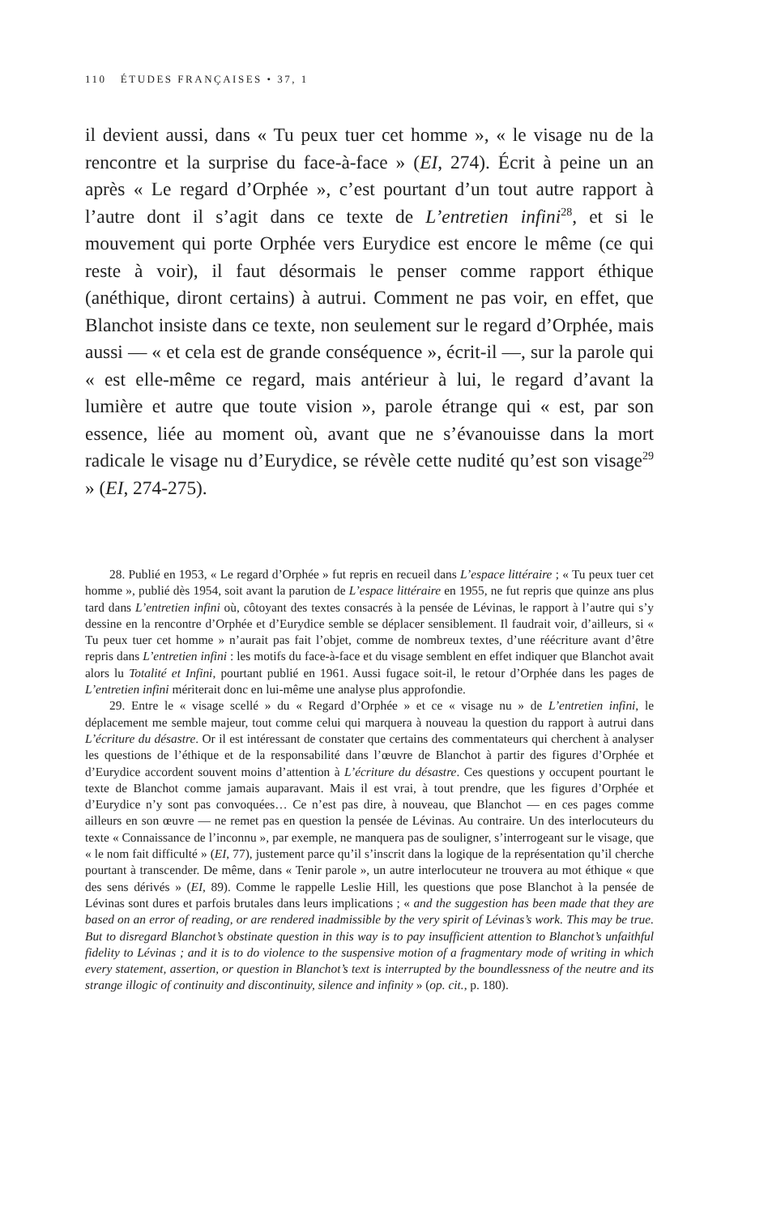110 ÉTUDES FRANÇAISES • 37, 1
il devient aussi, dans « Tu peux tuer cet homme », « le visage nu de la rencontre et la surprise du face-à-face » (EI, 274). Écrit à peine un an après « Le regard d’Orphée », c’est pourtant d’un tout autre rapport à l’autre dont il s’agit dans ce texte de L’entretien infini<sup>28</sup>, et si le mouvement qui porte Orphée vers Eurydice est encore le même (ce qui reste à voir), il faut désormais le penser comme rapport éthique (anéthique, diront certains) à autrui. Comment ne pas voir, en effet, que Blanchot insiste dans ce texte, non seulement sur le regard d’Orphée, mais aussi — « et cela est de grande conséquence », écrit-il —, sur la parole qui « est elle-même ce regard, mais antérieur à lui, le regard d’avant la lumière et autre que toute vision », parole étrange qui « est, par son essence, liée au moment où, avant que ne s’évanouisse dans la mort radicale le visage nu d’Eurydice, se révèle cette nudité qu’est son visage<sup>29</sup> » (EI, 274-275).
28. Publié en 1953, « Le regard d’Orphée » fut repris en recueil dans L’espace littéraire ; « Tu peux tuer cet homme », publié dès 1954, soit avant la parution de L’espace littéraire en 1955, ne fut repris que quinze ans plus tard dans L’entretien infini où, côtoyant des textes consacrés à la pensée de Lévinas, le rapport à l’autre qui s’y dessine en la rencontre d’Orphée et d’Eurydice semble se déplacer sensiblement. Il faudrait voir, d’ailleurs, si « Tu peux tuer cet homme » n’aurait pas fait l’objet, comme de nombreux textes, d’une réécriture avant d’être repris dans L’entretien infini : les motifs du face-à-face et du visage semblent en effet indiquer que Blanchot avait alors lu Totalité et Infini, pourtant publié en 1961. Aussi fugace soit-il, le retour d’Orphée dans les pages de L’entretien infini mériterait donc en lui-même une analyse plus approfondie.
29. Entre le « visage scellé » du « Regard d’Orphée » et ce « visage nu » de L’entretien infini, le déplacement me semble majeur, tout comme celui qui marquera à nouveau la question du rapport à autrui dans L’écriture du désastre. Or il est intéressant de constater que certains des commentateurs qui cherchent à analyser les questions de l’éthique et de la responsabilité dans l’œuvre de Blanchot à partir des figures d’Orphée et d’Eurydice accordent souvent moins d’attention à L’écriture du désastre. Ces questions y occupent pourtant le texte de Blanchot comme jamais auparavant. Mais il est vrai, à tout prendre, que les figures d’Orphée et d’Eurydice n’y sont pas convoquées… Ce n’est pas dire, à nouveau, que Blanchot — en ces pages comme ailleurs en son œuvre — ne remet pas en question la pensée de Lévinas. Au contraire. Un des interlocuteurs du texte « Connaissance de l’inconnu », par exemple, ne manquera pas de souligner, s’interrogeant sur le visage, que « le nom fait difficulté » (EI, 77), justement parce qu’il s’inscrit dans la logique de la représentation qu’il cherche pourtant à transcender. De même, dans « Tenir parole », un autre interlocuteur ne trouvera au mot éthique « que des sens dérivés » (EI, 89). Comme le rappelle Leslie Hill, les questions que pose Blanchot à la pensée de Lévinas sont dures et parfois brutales dans leurs implications ; « and the suggestion has been made that they are based on an error of reading, or are rendered inadmissible by the very spirit of Lévinas’s work. This may be true. But to disregard Blanchot’s obstinate question in this way is to pay insufficient attention to Blanchot’s unfaithful fidelity to Lévinas ; and it is to do violence to the suspensive motion of a fragmentary mode of writing in which every statement, assertion, or question in Blanchot’s text is interrupted by the boundlessness of the neutre and its strange illogic of continuity and discontinuity, silence and infinity » (op. cit., p. 180).